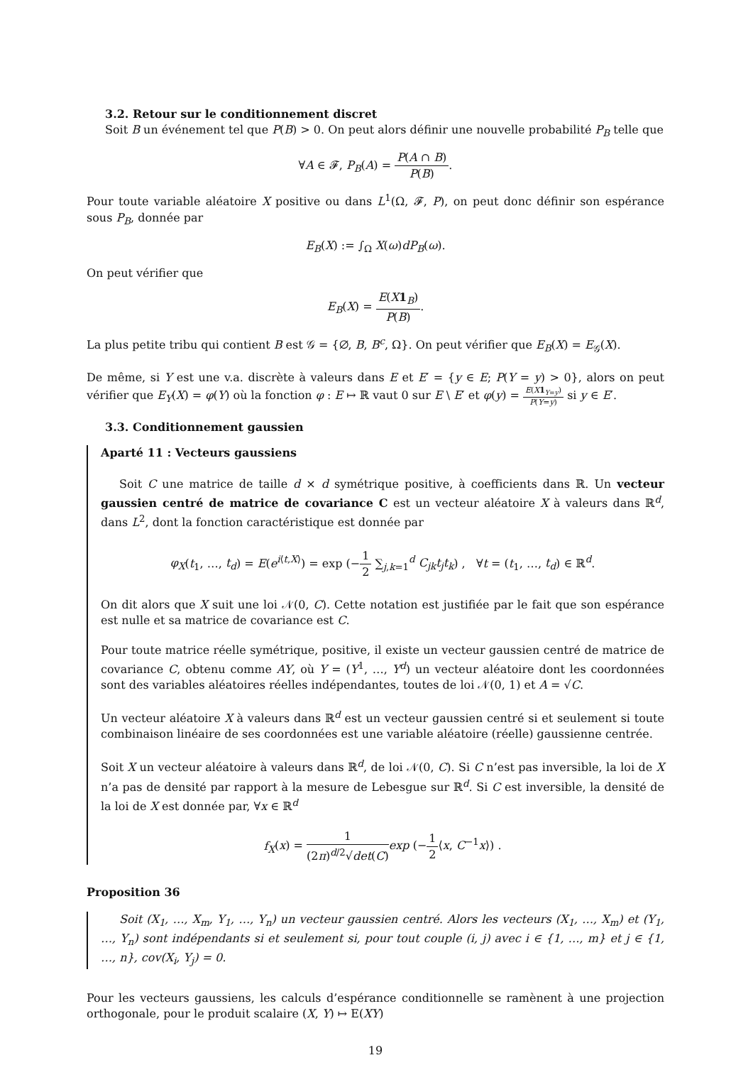3.2. Retour sur le conditionnement discret
Soit B un événement tel que P(B) > 0. On peut alors définir une nouvelle probabilité P<sub>B</sub> telle que
∀A ∈ 𝓕, P<sub>B</sub>(A) = P(A ∩ B) P(B).
Pour toute variable aléatoire X positive ou dans L<sup>1</sup>(Ω, 𝓕, P), on peut donc définir son espérance sous P<sub>B</sub>, donnée par
E<sub>B</sub>(X) := ∫<sub>Ω</sub> X(ω)dP<sub>B</sub>(ω).
On peut vérifier que
E<sub>B</sub>(X) = E(X 1<sub>B</sub>) P(B).
La plus petite tribu qui contient B est 𝒢 = {∅, B, B<sup>c</sup>, Ω}. On peut vérifier que E<sub>B</sub>(X) = E<sub>𝒢</sub>(X).
De même, si Y est une v.a. discrète à valeurs dans E et E′ = {y ∈ E; P(Y = y) > 0}, alors on peut vérifier que E<sub>Y</sub>(X) = φ(Y) où la fonction φ : E ↦ ℝ vaut 0 sur E \ E′ et φ(y) = E(X 1<sub>Y=y</sub>) P(Y=y) si y ∈ E′.
3.3. Conditionnement gaussien
Aparté 11 : Vecteurs gaussiens
Soit C une matrice de taille d × d symétrique positive, à coefficients dans ℝ. Un vecteur gaussien centré de matrice de covariance C est un vecteur aléatoire X à valeurs dans ℝ<sup>d</sup>, dans L<sup>2</sup>, dont la fonction caractéristique est donnée par
φ<sub>X</sub>(t<sub>1</sub>, …, t<sub>d</sub>) = E(e<sup>i⟨t,X⟩</sup>) = exp (−1 2 ∑<sub>j,k=1</sub><sup>d</sup> C<sub>jk</sub>t<sub>j</sub>t<sub>k</sub>) , ∀t = (t<sub>1</sub>, …, t<sub>d</sub>) ∈ ℝ<sup>d</sup>.
On dit alors que X suit une loi 𝒩(0, C). Cette notation est justifiée par le fait que son espérance est nulle et sa matrice de covariance est C.
Pour toute matrice réelle symétrique, positive, il existe un vecteur gaussien centré de matrice de covariance C, obtenu comme AY, où Y = (Y<sup>1</sup>, …, Y<sup>d</sup>) un vecteur aléatoire dont les coordonnées sont des variables aléatoires réelles indépendantes, toutes de loi 𝒩(0, 1) et A = √C.
Un vecteur aléatoire X à valeurs dans ℝ<sup>d</sup> est un vecteur gaussien centré si et seulement si toute combinaison linéaire de ses coordonnées est une variable aléatoire (réelle) gaussienne centrée.
Soit X un vecteur aléatoire à valeurs dans ℝ<sup>d</sup>, de loi 𝒩(0, C). Si C n’est pas inversible, la loi de X n’a pas de densité par rapport à la mesure de Lebesgue sur ℝ<sup>d</sup>. Si C est inversible, la densité de la loi de X est donnée par, ∀x ∈ ℝ<sup>d</sup>
f<sub>X</sub>(x) = 1 (2π)<sup>d/2</sup>√det(C) exp (−1 2⟨x, C<sup>−1</sup>x⟩) .
Proposition 36
Soit (X<sub>1</sub>, …, X<sub>m</sub>, Y<sub>1</sub>, …, Y<sub>n</sub>) un vecteur gaussien centré. Alors les vecteurs (X<sub>1</sub>, …, X<sub>m</sub>) et (Y<sub>1</sub>, …, Y<sub>n</sub>) sont indépendants si et seulement si, pour tout couple (i, j) avec i ∈ {1, …, m} et j ∈ {1, …, n}, cov(X<sub>i</sub>, Y<sub>j</sub>) = 0.
Pour les vecteurs gaussiens, les calculs d’espérance conditionnelle se ramènent à une projection orthogonale, pour le produit scalaire (X, Y) ↦ E(XY)
19